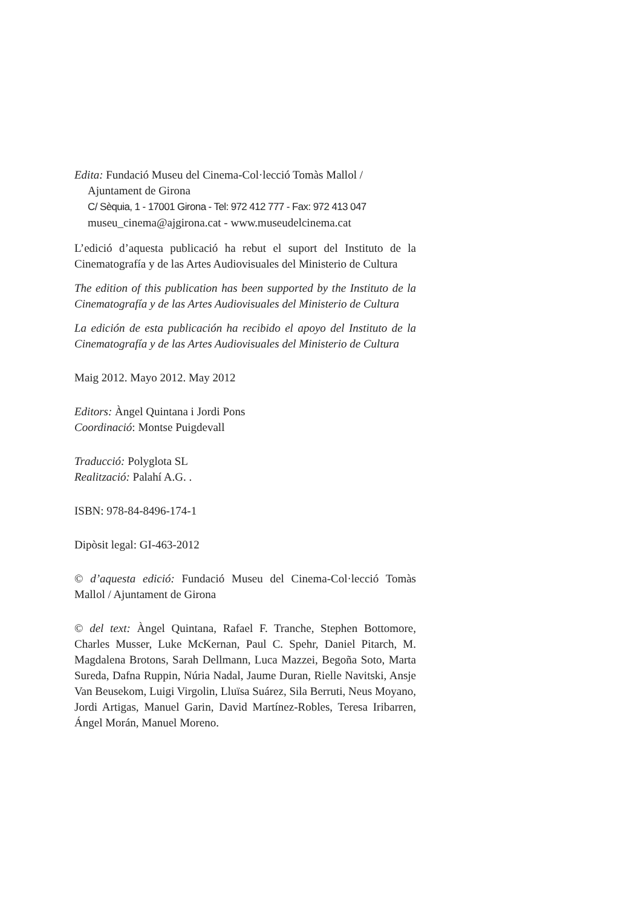Edita: Fundació Museu del Cinema-Col·lecció Tomàs Mallol /
Ajuntament de Girona
C/ Sèquia, 1 - 17001 Girona - Tel: 972 412 777 - Fax: 972 413 047
museu_cinema@ajgirona.cat - www.museudelcinema.cat
L’edició d’aquesta publicació ha rebut el suport del Instituto de la Cinematografía y de las Artes Audiovisuales del Ministerio de Cultura
The edition of this publication has been supported by the Instituto de la Cinematografía y de las Artes Audiovisuales del Ministerio de Cultura
La edición de esta publicación ha recibido el apoyo del Instituto de la Cinematografía y de las Artes Audiovisuales del Ministerio de Cultura
Maig 2012. Mayo 2012. May 2012
Editors: Àngel Quintana i Jordi Pons
Coordinació: Montse Puigdevall
Traducció: Polyglota SL
Realització: Palahí A.G. .
ISBN: 978-84-8496-174-1
Dipòsit legal: GI-463-2012
© d’aquesta edició: Fundació Museu del Cinema-Col·lecció Tomàs Mallol / Ajuntament de Girona
© del text: Àngel Quintana, Rafael F. Tranche, Stephen Bottomore, Charles Musser, Luke McKernan, Paul C. Spehr, Daniel Pitarch, M. Magdalena Brotons, Sarah Dellmann, Luca Mazzei, Begoña Soto, Marta Sureda, Dafna Ruppin, Núria Nadal, Jaume Duran, Rielle Navitski, Ansje Van Beusekom, Luigi Virgolin, Lluïsa Suárez, Sila Berruti, Neus Moyano, Jordi Artigas, Manuel Garin, David Martínez-Robles, Teresa Iribarren, Ángel Morán, Manuel Moreno.